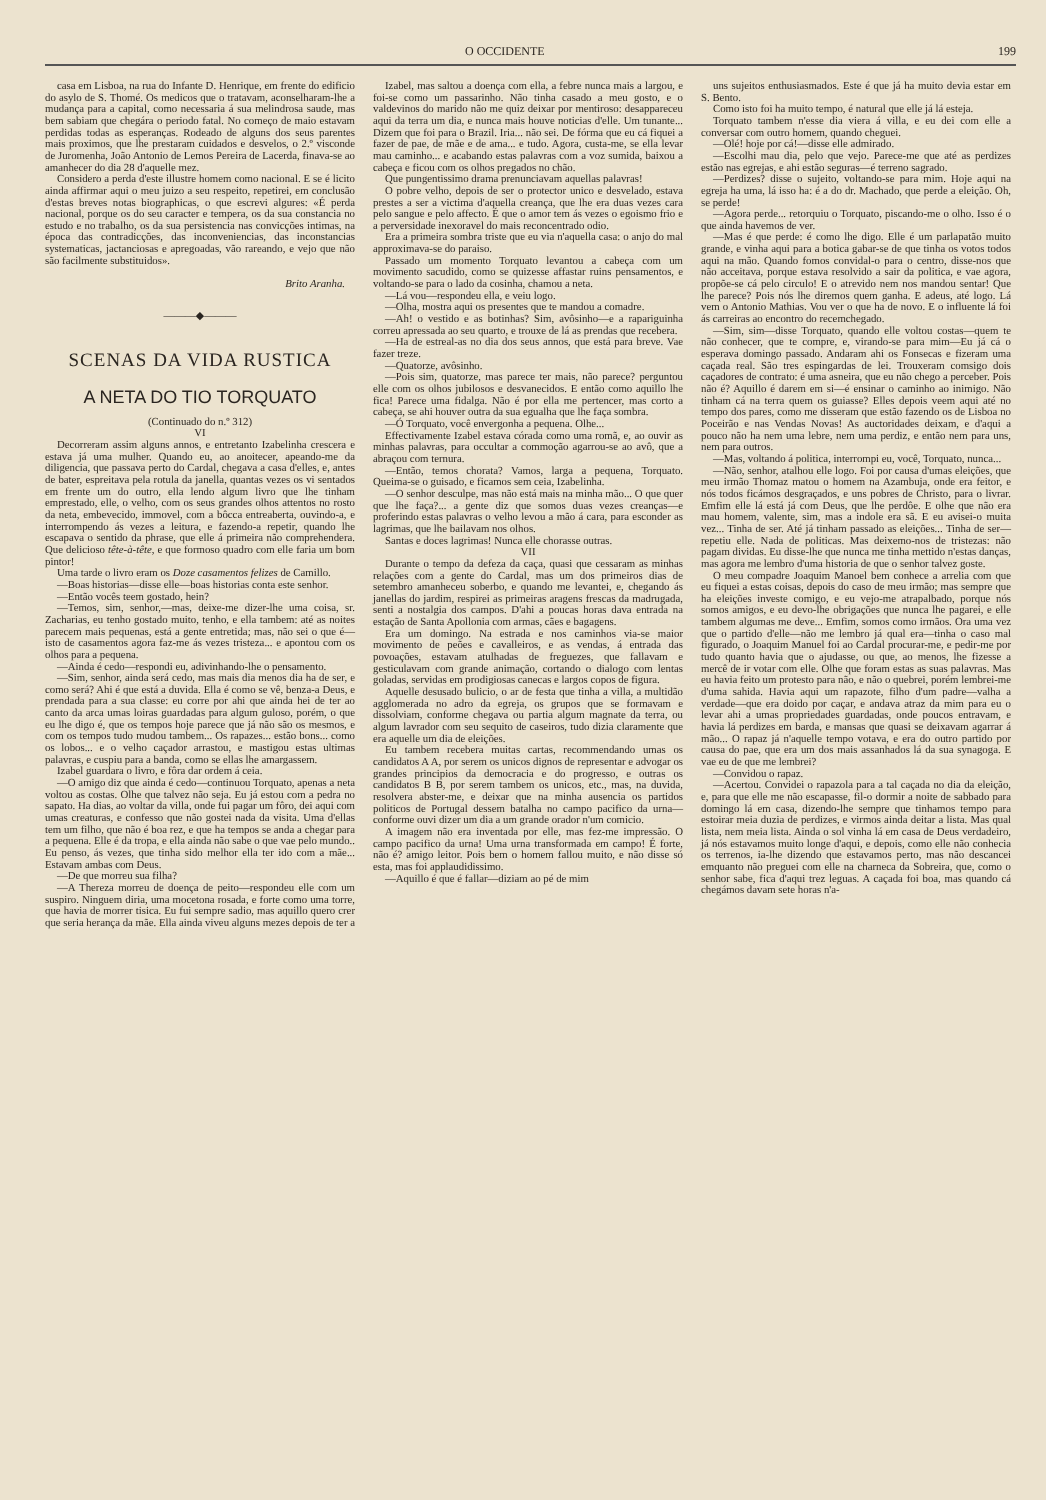O OCCIDENTE 199
casa em Lisboa, na rua do Infante D. Henrique, em frente do edificio do asylo de S. Thomé. Os medicos que o tratavam, aconselharam-lhe a mudança para a capital, como necessaria á sua melindrosa saude, mas bem sabiam que chegára o periodo fatal. No começo de maio estavam perdidas todas as esperanças. Rodeado de alguns dos seus parentes mais proximos, que lhe prestaram cuidados e desvelos, o 2.º visconde de Juromenha, João Antonio de Lemos Pereira de Lacerda, finava-se ao amanhecer do dia 28 d'aquelle mez.
Considero a perda d'este illustre homem como nacional. E se é licito ainda affirmar aqui o meu juizo a seu respeito, repetirei, em conclusão d'estas breves notas biographicas, o que escrevi algures: «É perda nacional, porque os do seu caracter e tempera, os da sua constancia no estudo e no trabalho, os da sua persistencia nas convicções intimas, na época das contradicções, das inconveniencias, das inconstancias systematicas, jactanciosas e apregoadas, vão rareando, e vejo que não são facilmente substituidos».
Brito Aranha.
———◆———
SCENAS DA VIDA RUSTICA
A NETA DO TIO TORQUATO
(Continuado do n.º 312)
VI
Decorreram assim alguns annos, e entretanto Izabelinha crescera e estava já uma mulher. Quando eu, ao anoitecer, apeando-me da diligencia, que passava perto do Cardal, chegava a casa d'elles, e, antes de bater, espreitava pela rotula da janella, quantas vezes os vi sentados em frente um do outro, ella lendo algum livro que lhe tinham emprestado, elle, o velho, com os seus grandes olhos attentos no rosto da neta, embevecido, immovel, com a bôcca entreaberta, ouvindo-a, e interrompendo ás vezes a leitura, e fazendo-a repetir, quando lhe escapava o sentido da phrase, que elle á primeira não comprehendera. Que delicioso tête-à-tête, e que formoso quadro com elle faria um bom pintor!
Uma tarde o livro eram os Doze casamentos felizes de Camillo.
—Boas historias—disse elle—boas historias conta este senhor.
—Então vocês teem gostado, hein?
—Temos, sim, senhor,—mas, deixe-me dizer-lhe uma coisa, sr. Zacharias, eu tenho gostado muito, tenho, e ella tambem: até as noites parecem mais pequenas, está a gente entretida; mas, não sei o que é—isto de casamentos agora faz-me ás vezes tristeza... e apontou com os olhos para a pequena.
—Ainda é cedo—respondi eu, adivinhando-lhe o pensamento.
—Sim, senhor, ainda será cedo, mas mais dia menos dia ha de ser, e como será? Ahi é que está a duvida. Ella é como se vê, benza-a Deus, e prendada para a sua classe: eu corre por ahi que ainda hei de ter ao canto da arca umas loiras guardadas para algum guloso, porém, o que eu lhe digo é, que os tempos hoje parece que já não são os mesmos, e com os tempos tudo mudou tambem... Os rapazes... estão bons... como os lobos... e o velho caçador arrastou, e mastigou estas ultimas palavras, e cuspiu para a banda, como se ellas lhe amargassem.
Izabel guardara o livro, e fôra dar ordem á ceia.
—O amigo diz que ainda é cedo—continuou Torquato, apenas a neta voltou as costas. Olhe que talvez não seja. Eu já estou com a pedra no sapato. Ha dias, ao voltar da villa, onde fui pagar um fôro, dei aqui com umas creaturas, e confesso que não gostei nada da visita. Uma d'ellas tem um filho, que não é boa rez, e que ha tempos se anda a chegar para a pequena. Elle é da tropa, e ella ainda não sabe o que vae pelo mundo.. Eu penso, ás vezes, que tinha sido melhor ella ter ido com a mãe... Estavam ambas com Deus.
—De que morreu sua filha?
—A Thereza morreu de doença de peito—respondeu elle com um suspiro. Ninguem diria, uma mocetona rosada, e forte como uma torre, que havia de morrer tisica. Eu fui sempre sadio, mas aquillo quero crer que seria herança da mãe. Ella ainda viveu alguns mezes depois de ter a
Izabel, mas saltou a doença com ella, a febre nunca mais a largou, e foi-se como um passarinho. Não tinha casado a meu gosto, e o valdevinos do marido não me quiz deixar por mentiroso: desappareceu aqui da terra um dia, e nunca mais houve noticias d'elle. Um tunante... Dizem que foi para o Brazil. Iria... não sei. De fórma que eu cá fiquei a fazer de pae, de mãe e de ama... e tudo. Agora, custa-me, se ella levar mau caminho... e acabando estas palavras com a voz sumida, baixou a cabeça e ficou com os olhos pregados no chão.
Que pungentissimo drama prenunciavam aquellas palavras!
O pobre velho, depois de ser o protector unico e desvelado, estava prestes a ser a victima d'aquella creança, que lhe era duas vezes cara pelo sangue e pelo affecto. É que o amor tem ás vezes o egoismo frio e a perversidade inexoravel do mais reconcentrado odio.
Era a primeira sombra triste que eu via n'aquella casa: o anjo do mal approximava-se do paraiso.
Passado um momento Torquato levantou a cabeça com um movimento sacudido, como se quizesse affastar ruins pensamentos, e voltando-se para o lado da cosinha, chamou a neta.
—Lá vou—respondeu ella, e veiu logo.
—Olha, mostra aqui os presentes que te mandou a comadre.
—Ah! o vestido e as botinhas? Sim, avôsinho—e a rapariguinha correu apressada ao seu quarto, e trouxe de lá as prendas que recebera.
—Ha de estreal-as no dia dos seus annos, que está para breve. Vae fazer treze.
—Quatorze, avôsinho.
—Pois sim, quatorze, mas parece ter mais, não parece? perguntou elle com os olhos jubilosos e desvanecidos. E então como aquillo lhe fica! Parece uma fidalga. Não é por ella me pertencer, mas corto a cabeça, se ahi houver outra da sua egualha que lhe faça sombra.
—Ó Torquato, você envergonha a pequena. Olhe...
Effectivamente Izabel estava córada como uma romã, e, ao ouvir as minhas palavras, para occultar a commoção agarrou-se ao avô, que a abraçou com ternura.
—Então, temos chorata? Vamos, larga a pequena, Torquato. Queima-se o guisado, e ficamos sem ceia, Izabelinha.
—O senhor desculpe, mas não está mais na minha mão... O que quer que lhe faça?... a gente diz que somos duas vezes creanças—e proferindo estas palavras o velho levou a mão á cara, para esconder as lagrimas, que lhe bailavam nos olhos.
Santas e doces lagrimas! Nunca elle chorasse outras.
VII
Durante o tempo da defeza da caça, quasi que cessaram as minhas relações com a gente do Cardal, mas um dos primeiros dias de setembro amanheceu soberbo, e quando me levantei, e, chegando ás janellas do jardim, respirei as primeiras aragens frescas da madrugada, senti a nostalgia dos campos. D'ahi a poucas horas dava entrada na estação de Santa Apollonia com armas, cães e bagagens.
Era um domingo. Na estrada e nos caminhos via-se maior movimento de peões e cavalleiros, e as vendas, á entrada das povoações, estavam atulhadas de freguezes, que fallavam e gesticulavam com grande animação, cortando o dialogo com lentas goladas, servidas em prodigiosas canecas e largos copos de figura.
Aquelle desusado bulicio, o ar de festa que tinha a villa, a multidão agglomerada no adro da egreja, os grupos que se formavam e dissolviam, conforme chegava ou partia algum magnate da terra, ou algum lavrador com seu sequito de caseiros, tudo dizia claramente que era aquelle um dia de eleições.
Eu tambem recebera muitas cartas, recommendando umas os candidatos A A, por serem os unicos dignos de representar e advogar os grandes principios da democracia e do progresso, e outras os candidatos B B, por serem tambem os unicos, etc., mas, na duvida, resolvera abster-me, e deixar que na minha ausencia os partidos politicos de Portugal dessem batalha no campo pacifico da urna—conforme ouvi dizer um dia a um grande orador n'um comicio.
A imagem não era inventada por elle, mas fez-me impressão. O campo pacifico da urna! Uma urna transformada em campo! É forte, não é? amigo leitor. Pois bem o homem fallou muito, e não disse só esta, mas foi applaudidissimo.
—Aquillo é que é fallar—diziam ao pé de mim
uns sujeitos enthusiasmados. Este é que já ha muito devia estar em S. Bento.
Como isto foi ha muito tempo, é natural que elle já lá esteja.
Torquato tambem n'esse dia viera á villa, e eu dei com elle a conversar com outro homem, quando cheguei.
—Olé! hoje por cá!—disse elle admirado.
—Escolhi mau dia, pelo que vejo. Parece-me que até as perdizes estão nas egrejas, e ahi estão seguras—é terreno sagrado.
—Perdizes? disse o sujeito, voltando-se para mim. Hoje aqui na egreja ha uma, lá isso ha: é a do dr. Machado, que perde a eleição. Oh, se perde!
—Agora perde... retorquiu o Torquato, piscando-me o olho. Isso é o que ainda havemos de ver.
—Mas é que perde: é como lhe digo. Elle é um parlapatão muito grande, e vinha aqui para a botica gabar-se de que tinha os votos todos aqui na mão. Quando fomos convidal-o para o centro, disse-nos que não acceitava, porque estava resolvido a sair da politica, e vae agora, propõe-se cá pelo circulo! E o atrevido nem nos mandou sentar! Que lhe parece? Pois nós lhe diremos quem ganha. E adeus, até logo. Lá vem o Antonio Mathias. Vou ver o que ha de novo. E o influente lá foi ás carreiras ao encontro do recemchegado.
—Sim, sim—disse Torquato, quando elle voltou costas—quem te não conhecer, que te compre, e, virando-se para mim—Eu já cá o esperava domingo passado. Andaram ahi os Fonsecas e fizeram uma caçada real. São tres espingardas de lei. Trouxeram comsigo dois caçadores de contrato: é uma asneira, que eu não chego a perceber. Pois não é? Aquillo é darem em si—é ensinar o caminho ao inimigo. Não tinham cá na terra quem os guiasse? Elles depois veem aqui até no tempo dos pares, como me disseram que estão fazendo os de Lisboa no Poceirão e nas Vendas Novas! As auctoridades deixam, e d'aqui a pouco não ha nem uma lebre, nem uma perdiz, e então nem para uns, nem para outros.
—Mas, voltando á politica, interrompi eu, você, Torquato, nunca...
—Não, senhor, atalhou elle logo. Foi por causa d'umas eleições, que meu irmão Thomaz matou o homem na Azambuja, onde era feitor, e nós todos ficámos desgraçados, e uns pobres de Christo, para o livrar. Emfim elle lá está já com Deus, que lhe perdôe. E olhe que não era mau homem, valente, sim, mas a indole era sã. E eu avisei-o muita vez... Tinha de ser. Até já tinham passado as eleições... Tinha de ser—repetiu elle. Nada de politicas. Mas deixemo-nos de tristezas: não pagam dividas. Eu disse-lhe que nunca me tinha mettido n'estas danças, mas agora me lembro d'uma historia de que o senhor talvez goste.
O meu compadre Joaquim Manoel bem conhece a arrelia com que eu fiquei a estas coisas, depois do caso de meu irmão; mas sempre que ha eleições investe comigo, e eu vejo-me atrapalbado, porque nós somos amigos, e eu devo-lhe obrigações que nunca lhe pagarei, e elle tambem algumas me deve... Emfim, somos como irmãos. Ora uma vez que o partido d'elle—não me lembro já qual era—tinha o caso mal figurado, o Joaquim Manuel foi ao Cardal procurar-me, e pedir-me por tudo quanto havia que o ajudasse, ou que, ao menos, lhe fizesse a mercê de ir votar com elle. Olhe que foram estas as suas palavras. Mas eu havia feito um protesto para não, e não o quebrei, porém lembrei-me d'uma sahida. Havia aqui um rapazote, filho d'um padre—valha a verdade—que era doido por caçar, e andava atraz da mim para eu o levar ahi a umas propriedades guardadas, onde poucos entravam, e havia lá perdizes em barda, e mansas que quasi se deixavam agarrar á mão... O rapaz já n'aquelle tempo votava, e era do outro partido por causa do pae, que era um dos mais assanhados lá da sua synagoga. E vae eu de que me lembrei?
—Convidou o rapaz.
—Acertou. Convidei o rapazola para a tal caçada no dia da eleição, e, para que elle me não escapasse, fil-o dormir a noite de sabbado para domingo lá em casa, dizendo-lhe sempre que tinhamos tempo para estoirar meia duzia de perdizes, e virmos ainda deitar a lista. Mas qual lista, nem meia lista. Ainda o sol vinha lá em casa de Deus verdadeiro, já nós estavamos muito longe d'aqui, e depois, como elle não conhecia os terrenos, ia-lhe dizendo que estavamos perto, mas não descancei emquanto não preguei com elle na charneca da Sobreira, que, como o senhor sabe, fica d'aqui trez leguas. A caçada foi boa, mas quando cá chegámos davam sete horas n'a-